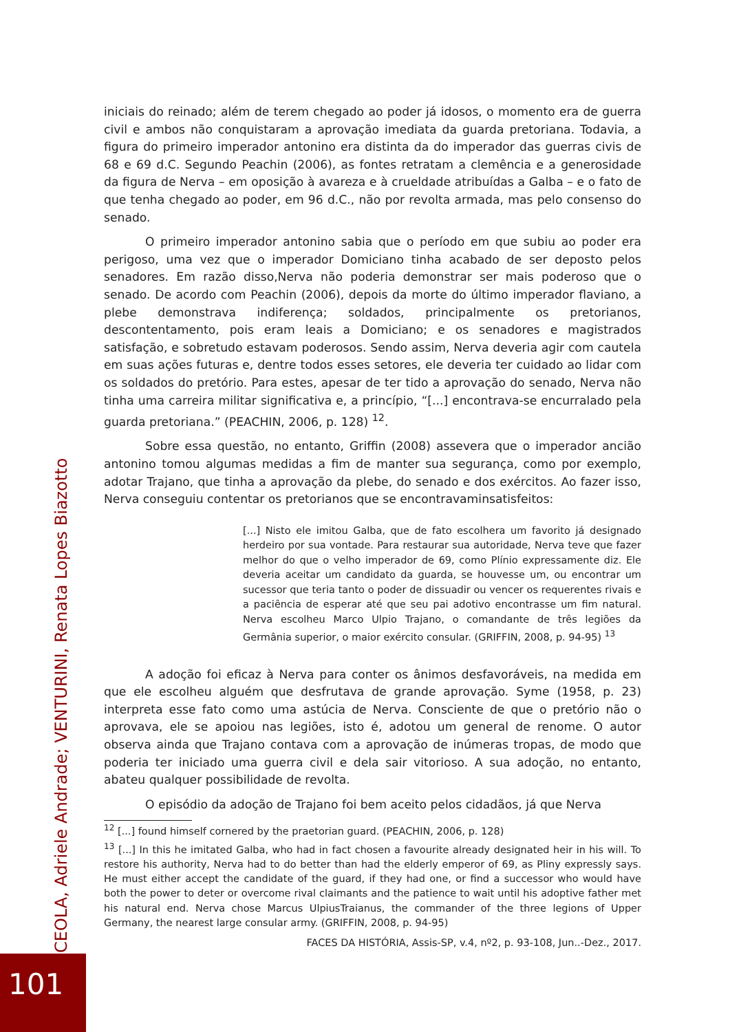iniciais do reinado; além de terem chegado ao poder já idosos, o momento era de guerra civil e ambos não conquistaram a aprovação imediata da guarda pretoriana. Todavia, a figura do primeiro imperador antonino era distinta da do imperador das guerras civis de 68 e 69 d.C. Segundo Peachin (2006), as fontes retratam a clemência e a generosidade da figura de Nerva – em oposição à avareza e à crueldade atribuídas a Galba – e o fato de que tenha chegado ao poder, em 96 d.C., não por revolta armada, mas pelo consenso do senado.
O primeiro imperador antonino sabia que o período em que subiu ao poder era perigoso, uma vez que o imperador Domiciano tinha acabado de ser deposto pelos senadores. Em razão disso,Nerva não poderia demonstrar ser mais poderoso que o senado. De acordo com Peachin (2006), depois da morte do último imperador flaviano, a plebe demonstrava indiferença; soldados, principalmente os pretorianos, descontentamento, pois eram leais a Domiciano; e os senadores e magistrados satisfação, e sobretudo estavam poderosos. Sendo assim, Nerva deveria agir com cautela em suas ações futuras e, dentre todos esses setores, ele deveria ter cuidado ao lidar com os soldados do pretório. Para estes, apesar de ter tido a aprovação do senado, Nerva não tinha uma carreira militar significativa e, a princípio, “[...] encontrava-se encurralado pela guarda pretoriana.” (PEACHIN, 2006, p. 128) <sup>12</sup>.
Sobre essa questão, no entanto, Griffin (2008) assevera que o imperador ancião antonino tomou algumas medidas a fim de manter sua segurança, como por exemplo, adotar Trajano, que tinha a aprovação da plebe, do senado e dos exércitos. Ao fazer isso, Nerva conseguiu contentar os pretorianos que se encontravaminsatisfeitos:
[...] Nisto ele imitou Galba, que de fato escolhera um favorito já designado herdeiro por sua vontade. Para restaurar sua autoridade, Nerva teve que fazer melhor do que o velho imperador de 69, como Plínio expressamente diz. Ele deveria aceitar um candidato da guarda, se houvesse um, ou encontrar um sucessor que teria tanto o poder de dissuadir ou vencer os requerentes rivais e a paciência de esperar até que seu pai adotivo encontrasse um fim natural. Nerva escolheu Marco Ulpio Trajano, o comandante de três legiões da Germânia superior, o maior exército consular. (GRIFFIN, 2008, p. 94-95) <sup>13</sup>
A adoção foi eficaz à Nerva para conter os ânimos desfavoráveis, na medida em que ele escolheu alguém que desfrutava de grande aprovação. Syme (1958, p. 23) interpreta esse fato como uma astúcia de Nerva. Consciente de que o pretório não o aprovava, ele se apoiou nas legiões, isto é, adotou um general de renome. O autor observa ainda que Trajano contava com a aprovação de inúmeras tropas, de modo que poderia ter iniciado uma guerra civil e dela sair vitorioso. A sua adoção, no entanto, abateu qualquer possibilidade de revolta.
O episódio da adoção de Trajano foi bem aceito pelos cidadãos, já que Nerva
<sup>12</sup> [...] found himself cornered by the praetorian guard. (PEACHIN, 2006, p. 128)
<sup>13</sup> [...] In this he imitated Galba, who had in fact chosen a favourite already designated heir in his will. To restore his authority, Nerva had to do better than had the elderly emperor of 69, as Pliny expressly says. He must either accept the candidate of the guard, if they had one, or find a successor who would have both the power to deter or overcome rival claimants and the patience to wait until his adoptive father met his natural end. Nerva chose Marcus UlpiusTraianus, the commander of the three legions of Upper Germany, the nearest large consular army. (GRIFFIN, 2008, p. 94-95)
FACES DA HISTÓRIA, Assis-SP, v.4, nº2, p. 93-108, Jun..-Dez., 2017.
CEOLA, Adriele Andrade; VENTURINI, Renata Lopes Biazotto
101